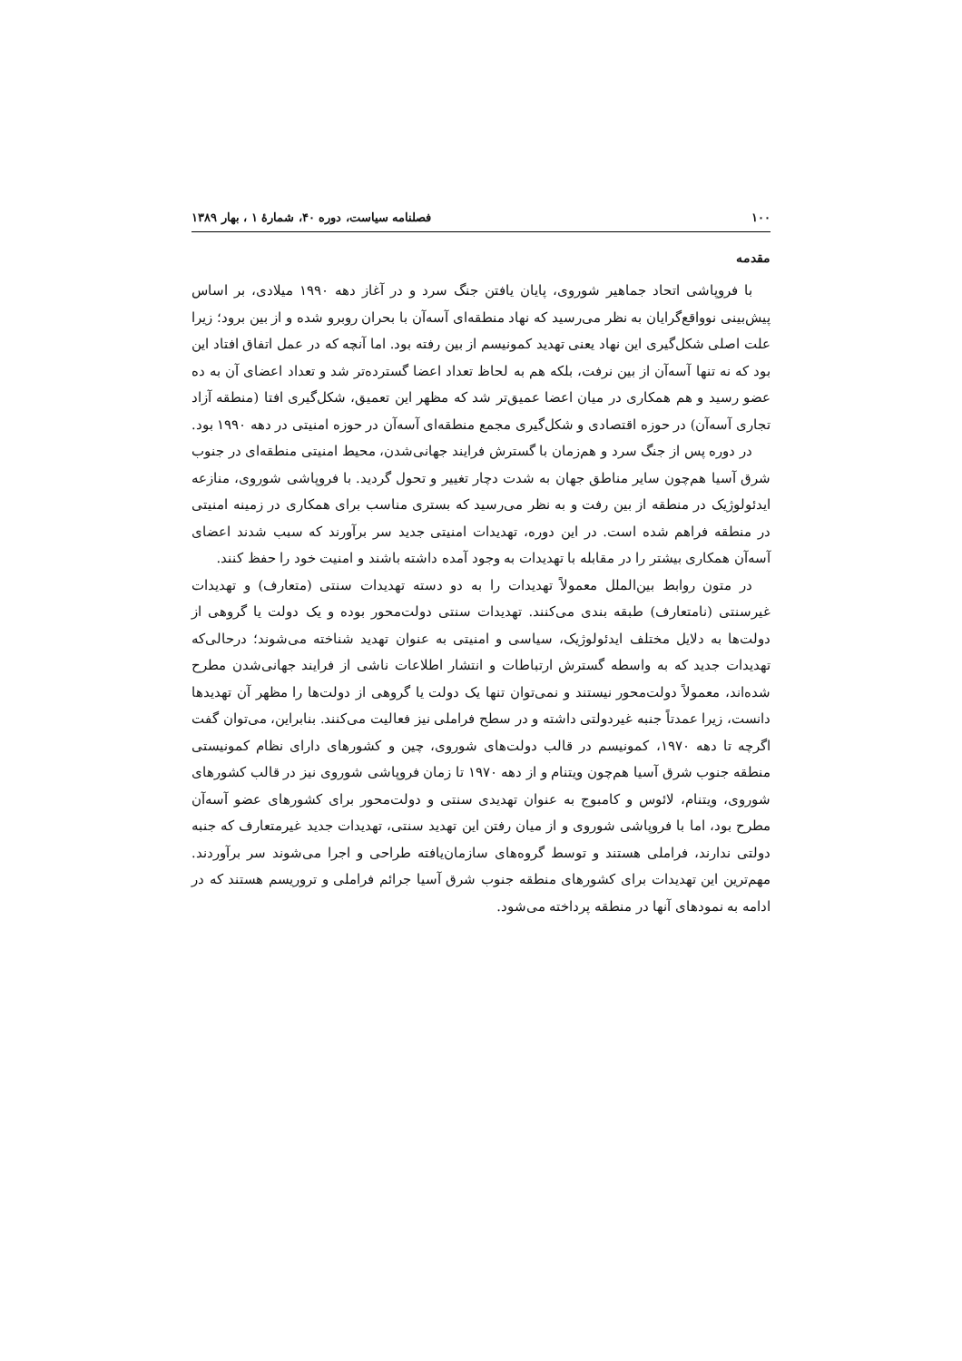۱۰۰ فصلنامه سیاست، دوره ۴۰، شمارۀ ۱ ، بهار ۱۳۸۹
مقدمه
با فروپاشی اتحاد جماهیر شوروی، پایان یافتن جنگ سرد و در آغاز دهه ۱۹۹۰ میلادی، بر اساس پیش‌بینی نوواقع‌گرایان به نظر می‌رسید که نهاد منطقه‌ای آسه‌آن با بحران روبرو شده و از بین برود؛ زیرا علت اصلی شکل‌گیری این نهاد یعنی تهدید کمونیسم از بین رفته بود. اما آنچه که در عمل اتفاق افتاد این بود که نه تنها آسه‌آن از بین نرفت، بلکه هم به لحاظ تعداد اعضا گسترده‌تر شد و تعداد اعضای آن به ده عضو رسید و هم همکاری در میان اعضا عمیق‌تر شد که مظهر این تعمیق، شکل‌گیری افتا (منطقه آزاد تجاری آسه‌آن) در حوزه اقتصادی و شکل‌گیری مجمع منطقه‌ای آسه‌آن در حوزه امنیتی در دهه ۱۹۹۰ بود.
در دوره پس از جنگ سرد و هم‌زمان با گسترش فرایند جهانی‌شدن، محیط امنیتی منطقه‌ای در جنوب شرق آسیا هم‌چون سایر مناطق جهان به شدت دچار تغییر و تحول گردید. با فروپاشی شوروی، منازعه ایدئولوژیک در منطقه از بین رفت و به نظر می‌رسید که بستری مناسب برای همکاری در زمینه امنیتی در منطقه فراهم شده است. در این دوره، تهدیدات امنیتی جدید سر برآورند که سبب شدند اعضای آسه‌آن همکاری بیشتر را در مقابله با تهدیدات به وجود آمده داشته باشند و امنیت خود را حفظ کنند.
در متون روابط بین‌الملل معمولاً تهدیدات را به دو دسته تهدیدات سنتی (متعارف) و تهدیدات غیرسنتی (نامتعارف) طبقه بندی می‌کنند. تهدیدات سنتی دولت‌محور بوده و یک دولت یا گروهی از دولت‌ها به دلایل مختلف ایدئولوژیک، سیاسی و امنیتی به عنوان تهدید شناخته می‌شوند؛ درحالی‌که تهدیدات جدید که به واسطه گسترش ارتباطات و انتشار اطلاعات ناشی از فرایند جهانی‌شدن مطرح شده‌اند، معمولاً دولت‌محور نیستند و نمی‌توان تنها یک دولت یا گروهی از دولت‌ها را مظهر آن تهدیدها دانست، زیرا عمدتاً جنبه غیردولتی داشته و در سطح فراملی نیز فعالیت می‌کنند. بنابراین، می‌توان گفت اگرچه تا دهه ۱۹۷۰، کمونیسم در قالب دولت‌های شوروی، چین و کشورهای دارای نظام کمونیستی منطقه جنوب شرق آسیا هم‌چون ویتنام و از دهه ۱۹۷۰ تا زمان فروپاشی شوروی نیز در قالب کشورهای شوروی، ویتنام، لائوس و کامبوج به عنوان تهدیدی سنتی و دولت‌محور برای کشورهای عضو آسه‌آن مطرح بود، اما با فروپاشی شوروی و از میان رفتن این تهدید سنتی، تهدیدات جدید غیرمتعارف که جنبه دولتی ندارند، فراملی هستند و توسط گروه‌های سازمان‌یافته طراحی و اجرا می‌شوند سر برآوردند. مهم‌ترین این تهدیدات برای کشورهای منطقه جنوب شرق آسیا جرائم فراملی و تروریسم هستند که در ادامه به نمودهای آنها در منطقه پرداخته می‌شود.